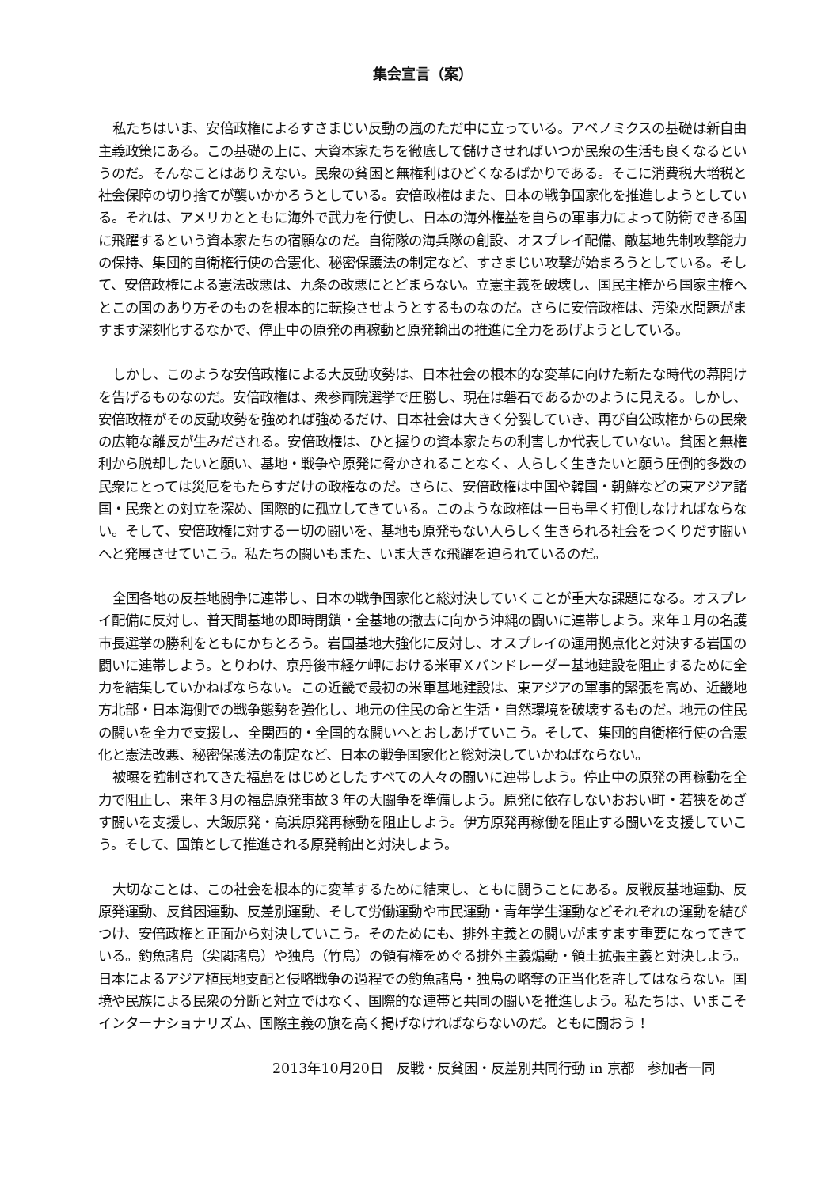集会宣言（案）
私たちはいま、安倍政権によるすさまじい反動の嵐のただ中に立っている。アベノミクスの基礎は新自由主義政策にある。この基礎の上に、大資本家たちを徹底して儲けさせればいつか民衆の生活も良くなるというのだ。そんなことはありえない。民衆の貧困と無権利はひどくなるばかりである。そこに消費税大増税と社会保障の切り捨てが襲いかかろうとしている。安倍政権はまた、日本の戦争国家化を推進しようとしている。それは、アメリカとともに海外で武力を行使し、日本の海外権益を自らの軍事力によって防衛できる国に飛躍するという資本家たちの宿願なのだ。自衛隊の海兵隊の創設、オスプレイ配備、敵基地先制攻撃能力の保持、集団的自衛権行使の合憲化、秘密保護法の制定など、すさまじい攻撃が始まろうとしている。そして、安倍政権による憲法改悪は、九条の改悪にとどまらない。立憲主義を破壊し、国民主権から国家主権へとこの国のあり方そのものを根本的に転換させようとするものなのだ。さらに安倍政権は、汚染水問題がますます深刻化するなかで、停止中の原発の再稼動と原発輸出の推進に全力をあげようとしている。
しかし、このような安倍政権による大反動攻勢は、日本社会の根本的な変革に向けた新たな時代の幕開けを告げるものなのだ。安倍政権は、衆参両院選挙で圧勝し、現在は磐石であるかのように見える。しかし、安倍政権がその反動攻勢を強めれば強めるだけ、日本社会は大きく分裂していき、再び自公政権からの民衆の広範な離反が生みだされる。安倍政権は、ひと握りの資本家たちの利害しか代表していない。貧困と無権利から脱却したいと願い、基地・戦争や原発に脅かされることなく、人らしく生きたいと願う圧倒的多数の民衆にとっては災厄をもたらすだけの政権なのだ。さらに、安倍政権は中国や韓国・朝鮮などの東アジア諸国・民衆との対立を深め、国際的に孤立してきている。このような政権は一日も早く打倒しなければならない。そして、安倍政権に対する一切の闘いを、基地も原発もない人らしく生きられる社会をつくりだす闘いへと発展させていこう。私たちの闘いもまた、いま大きな飛躍を迫られているのだ。
全国各地の反基地闘争に連帯し、日本の戦争国家化と総対決していくことが重大な課題になる。オスプレイ配備に反対し、普天間基地の即時閉鎖・全基地の撤去に向かう沖縄の闘いに連帯しよう。来年１月の名護市長選挙の勝利をともにかちとろう。岩国基地大強化に反対し、オスプレイの運用拠点化と対決する岩国の闘いに連帯しよう。とりわけ、京丹後市経ケ岬における米軍Ｘバンドレーダー基地建設を阻止するために全力を結集していかねばならない。この近畿で最初の米軍基地建設は、東アジアの軍事的緊張を高め、近畿地方北部・日本海側での戦争態勢を強化し、地元の住民の命と生活・自然環境を破壊するものだ。地元の住民の闘いを全力で支援し、全関西的・全国的な闘いへとおしあげていこう。そして、集団的自衛権行使の合憲化と憲法改悪、秘密保護法の制定など、日本の戦争国家化と総対決していかねばならない。
被曝を強制されてきた福島をはじめとしたすべての人々の闘いに連帯しよう。停止中の原発の再稼動を全力で阻止し、来年３月の福島原発事故３年の大闘争を準備しよう。原発に依存しないおおい町・若狭をめざす闘いを支援し、大飯原発・高浜原発再稼動を阻止しよう。伊方原発再稼働を阻止する闘いを支援していこう。そして、国策として推進される原発輸出と対決しよう。
大切なことは、この社会を根本的に変革するために結束し、ともに闘うことにある。反戦反基地運動、反原発運動、反貧困運動、反差別運動、そして労働運動や市民運動・青年学生運動などそれぞれの運動を結びつけ、安倍政権と正面から対決していこう。そのためにも、排外主義との闘いがますます重要になってきている。釣魚諸島（尖閣諸島）や独島（竹島）の領有権をめぐる排外主義煽動・領土拡張主義と対決しよう。日本によるアジア植民地支配と侵略戦争の過程での釣魚諸島・独島の略奪の正当化を許してはならない。国境や民族による民衆の分断と対立ではなく、国際的な連帯と共同の闘いを推進しよう。私たちは、いまこそインターナショナリズム、国際主義の旗を高く掲げなければならないのだ。ともに闘おう！
2013年10月20日　反戦・反貧困・反差別共同行動 in 京都　参加者一同